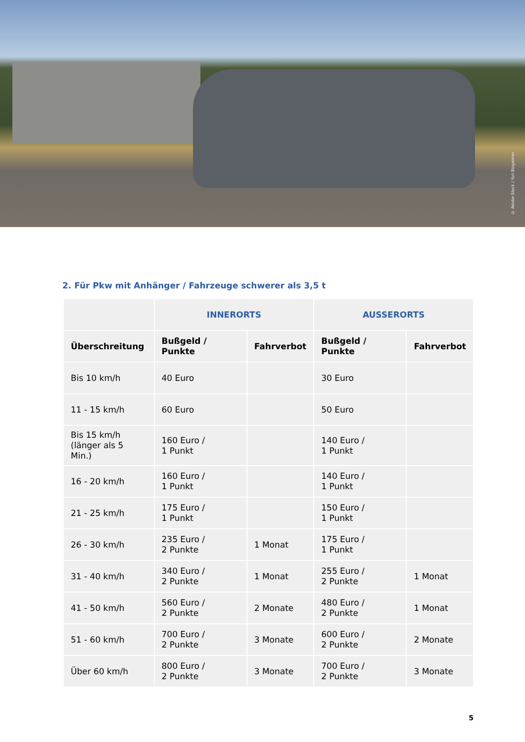© Adobe Stock / Yuri Bizgaimer
2. Für Pkw mit Anhänger / Fahrzeuge schwerer als 3,5 t
| | INNERORTS | | AUSSERORTS | |
| --- | --- | --- | --- | --- |
| Überschreitung | Bußgeld / Punkte | Fahrverbot | Bußgeld / Punkte | Fahrverbot |
| Bis 10 km/h | 40 Euro | | 30 Euro | |
| 11 - 15 km/h | 60 Euro | | 50 Euro | |
| Bis 15 km/h (länger als 5 Min.) | 160 Euro / 1 Punkt | | 140 Euro / 1 Punkt | |
| 16 - 20 km/h | 160 Euro / 1 Punkt | | 140 Euro / 1 Punkt | |
| 21 - 25 km/h | 175 Euro / 1 Punkt | | 150 Euro / 1 Punkt | |
| 26 - 30 km/h | 235 Euro / 2 Punkte | 1 Monat | 175 Euro / 1 Punkt | |
| 31 - 40 km/h | 340 Euro / 2 Punkte | 1 Monat | 255 Euro / 2 Punkte | 1 Monat |
| 41 - 50 km/h | 560 Euro / 2 Punkte | 2 Monate | 480 Euro / 2 Punkte | 1 Monat |
| 51 - 60 km/h | 700 Euro / 2 Punkte | 3 Monate | 600 Euro / 2 Punkte | 2 Monate |
| Über 60 km/h | 800 Euro / 2 Punkte | 3 Monate | 700 Euro / 2 Punkte | 3 Monate |
5